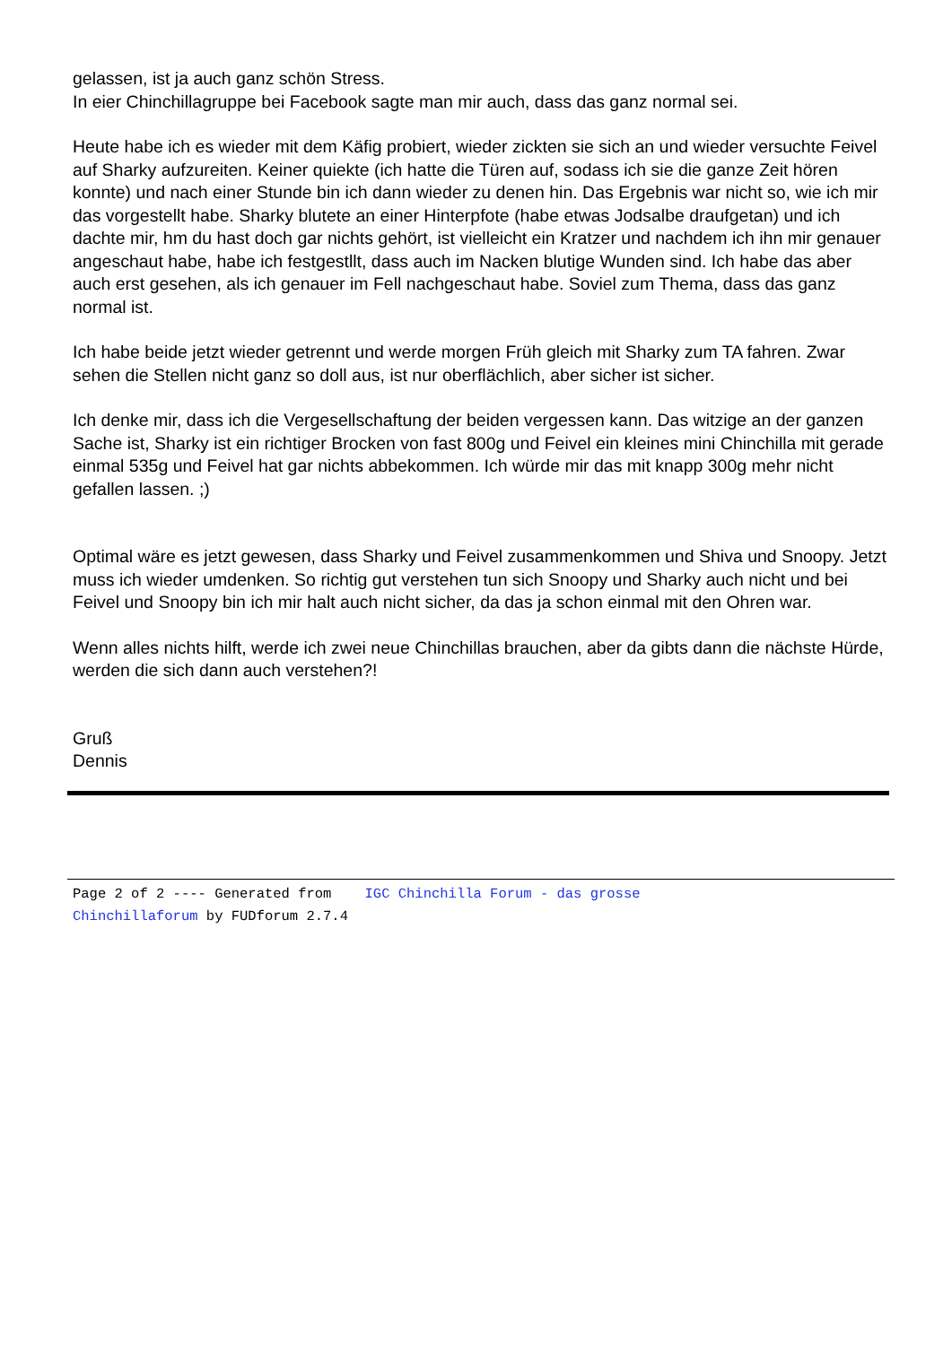gelassen, ist ja auch ganz schön Stress.
In eier Chinchillagruppe bei Facebook sagte man mir auch, dass das ganz normal sei.
Heute habe ich es wieder mit dem Käfig probiert, wieder zickten sie sich an und wieder versuchte Feivel auf Sharky aufzureiten. Keiner quiekte (ich hatte die Türen auf, sodass ich sie die ganze Zeit hören konnte) und nach einer Stunde bin ich dann wieder zu denen hin. Das Ergebnis war nicht so, wie ich mir das vorgestellt habe. Sharky blutete an einer Hinterpfote (habe etwas Jodsalbe draufgetan) und ich dachte mir, hm du hast doch gar nichts gehört, ist vielleicht ein Kratzer und nachdem ich ihn mir genauer angeschaut habe, habe ich festgestllt, dass auch im Nacken blutige Wunden sind. Ich habe das aber auch erst gesehen, als ich genauer im Fell nachgeschaut habe. Soviel zum Thema, dass das ganz normal ist.
Ich habe beide jetzt wieder getrennt und werde morgen Früh gleich mit Sharky zum TA fahren. Zwar sehen die Stellen nicht ganz so doll aus, ist nur oberflächlich, aber sicher ist sicher.
Ich denke mir, dass ich die Vergesellschaftung der beiden vergessen kann. Das witzige an der ganzen Sache ist, Sharky ist ein richtiger Brocken von fast 800g und Feivel ein kleines mini Chinchilla mit gerade einmal 535g und Feivel hat gar nichts abbekommen. Ich würde mir das mit knapp 300g mehr nicht gefallen lassen. ;)
Optimal wäre es jetzt gewesen, dass Sharky und Feivel zusammenkommen und Shiva und Snoopy. Jetzt muss ich wieder umdenken. So richtig gut verstehen tun sich Snoopy und Sharky auch nicht und bei Feivel und Snoopy bin ich mir halt auch nicht sicher, da das ja schon einmal mit den Ohren war.
Wenn alles nichts hilft, werde ich zwei neue Chinchillas brauchen, aber da gibts dann die nächste Hürde, werden die sich dann auch verstehen?!
Gruß
Dennis
Page 2 of 2 ---- Generated from IGC Chinchilla Forum - das grosse
Chinchillaforum by FUDforum 2.7.4